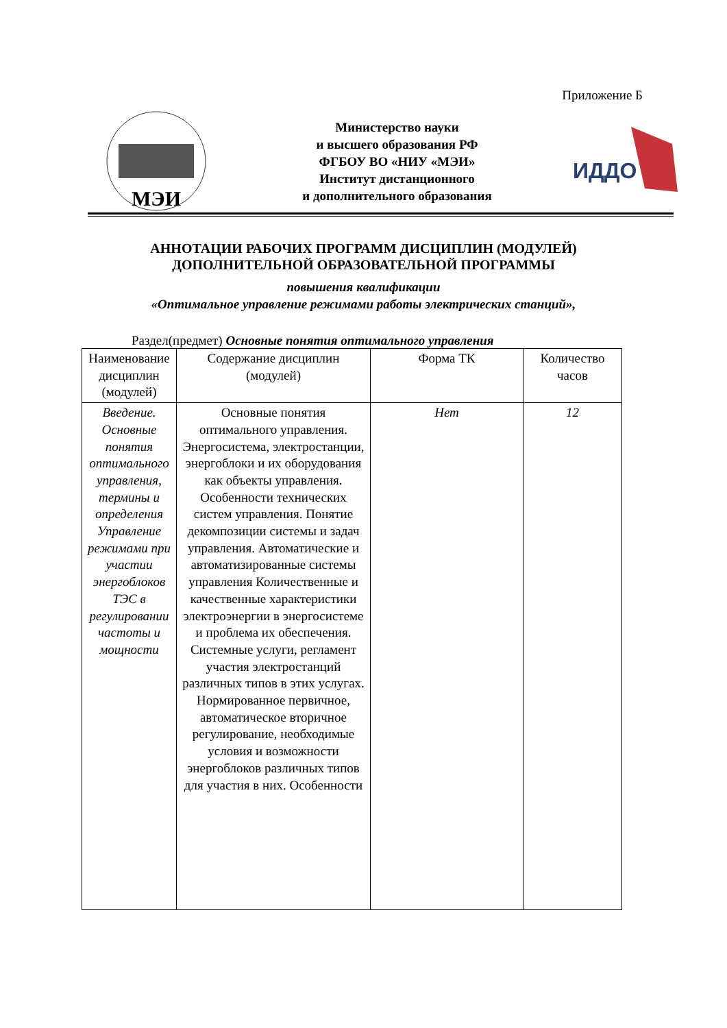Приложение Б
МЭИ
Министерство науки
и высшего образования РФ
ФГБОУ ВО «НИУ «МЭИ»
Институт дистанционного
и дополнительного образования
ИДДО
АННОТАЦИИ РАБОЧИХ ПРОГРАММ ДИСЦИПЛИН (МОДУЛЕЙ)
ДОПОЛНИТЕЛЬНОЙ ОБРАЗОВАТЕЛЬНОЙ ПРОГРАММЫ
повышения квалификации
«Оптимальное управление режимами работы электрических станций»,
Раздел(предмет) Основные понятия оптимального управления
| Наименование дисциплин (модулей) | Содержание дисциплин (модулей) | Форма ТК | Количество часов |
| --- | --- | --- | --- |
| Введение. Основные понятия оптимального управления, термины и определения Управление режимами при участии энергоблоков ТЭС в регулировании частоты и мощности | Основные понятия оптимального управления. Энергосистема, электростанции, энергоблоки и их оборудования как объекты управления. Особенности технических систем управления. Понятие декомпозиции системы и задач управления. Автоматические и автоматизированные системы управления Количественные и качественные характеристики электроэнергии в энергосистеме и проблема их обеспечения. Системные услуги, регламент участия электростанций различных типов в этих услугах. Нормированное первичное, автоматическое вторичное регулирование, необходимые условия и возможности энергоблоков различных типов для участия в них. Особенности | Нет | 12 |